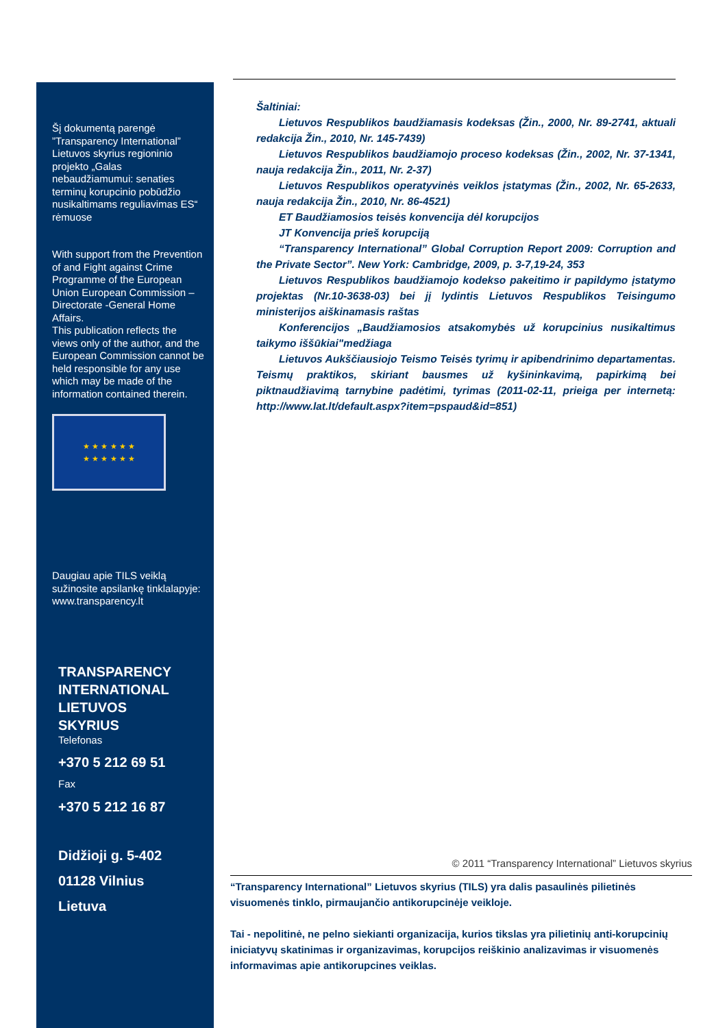Šį dokumentą parengė ”Transparency International” Lietuvos skyrius regioninio projekto „Galas nebaudžiamumui: senaties terminų korupcinio pobūdžio nusikaltimams reguliavimas ES“ rėmuose
With support from the Prevention of and Fight against Crime Programme of the European Union European Commission – Directorate -General Home Affairs.
This publication reflects the views only of the author, and the European Commission cannot be held responsible for any use which may be made of the information contained therein.
★ ★ ★ ★ ★ ★
★ ★ ★ ★ ★ ★
Daugiau apie TILS veiklą sužinosite apsilankę tinklalapyje:
www.transparency.lt
TRANSPARENCY
INTERNATIONAL
LIETUVOS
SKYRIUS
Telefonas
+370 5 212 69 51
Fax
+370 5 212 16 87
Didžioji g. 5-402
01128 Vilnius
Lietuva
Šaltiniai:
Lietuvos Respublikos baudžiamasis kodeksas (Žin., 2000, Nr. 89-2741, aktuali redakcija Žin., 2010, Nr. 145-7439)
Lietuvos Respublikos baudžiamojo proceso kodeksas (Žin., 2002, Nr. 37-1341, nauja redakcija Žin., 2011, Nr. 2-37)
Lietuvos Respublikos operatyvinės veiklos įstatymas (Žin., 2002, Nr. 65-2633, nauja redakcija Žin., 2010, Nr. 86-4521)
ET Baudžiamosios teisės konvencija dėl korupcijos
JT Konvencija prieš korupciją
“Transparency International” Global Corruption Report 2009: Corruption and the Private Sector”. New York: Cambridge, 2009, p. 3-7,19-24, 353
Lietuvos Respublikos baudžiamojo kodekso pakeitimo ir papildymo įstatymo projektas (Nr.10-3638-03) bei jį lydintis Lietuvos Respublikos Teisingumo ministerijos aiškinamasis raštas
Konferencijos „Baudžiamosios atsakomybės už korupcinius nusikaltimus taikymo iššūkiai"medžiaga
Lietuvos Aukščiausiojo Teismo Teisės tyrimų ir apibendrinimo departamentas. Teismų praktikos, skiriant bausmes už kyšininkavimą, papirkimą bei piktnaudžiavimą tarnybine padėtimi, tyrimas (2011-02-11, prieiga per internetą: http://www.lat.lt/default.aspx?item=pspaud&id=851)
© 2011 “Transparency International” Lietuvos skyrius
“Transparency International” Lietuvos skyrius (TILS) yra dalis pasaulinės pilietinės visuomenės tinklo, pirmaujančio antikorupcinėje veikloje.
Tai - nepolitinė, ne pelno siekianti organizacija, kurios tikslas yra pilietinių anti-korupcinių iniciatyvų skatinimas ir organizavimas, korupcijos reiškinio analizavimas ir visuomenės informavimas apie antikorupcines veiklas.